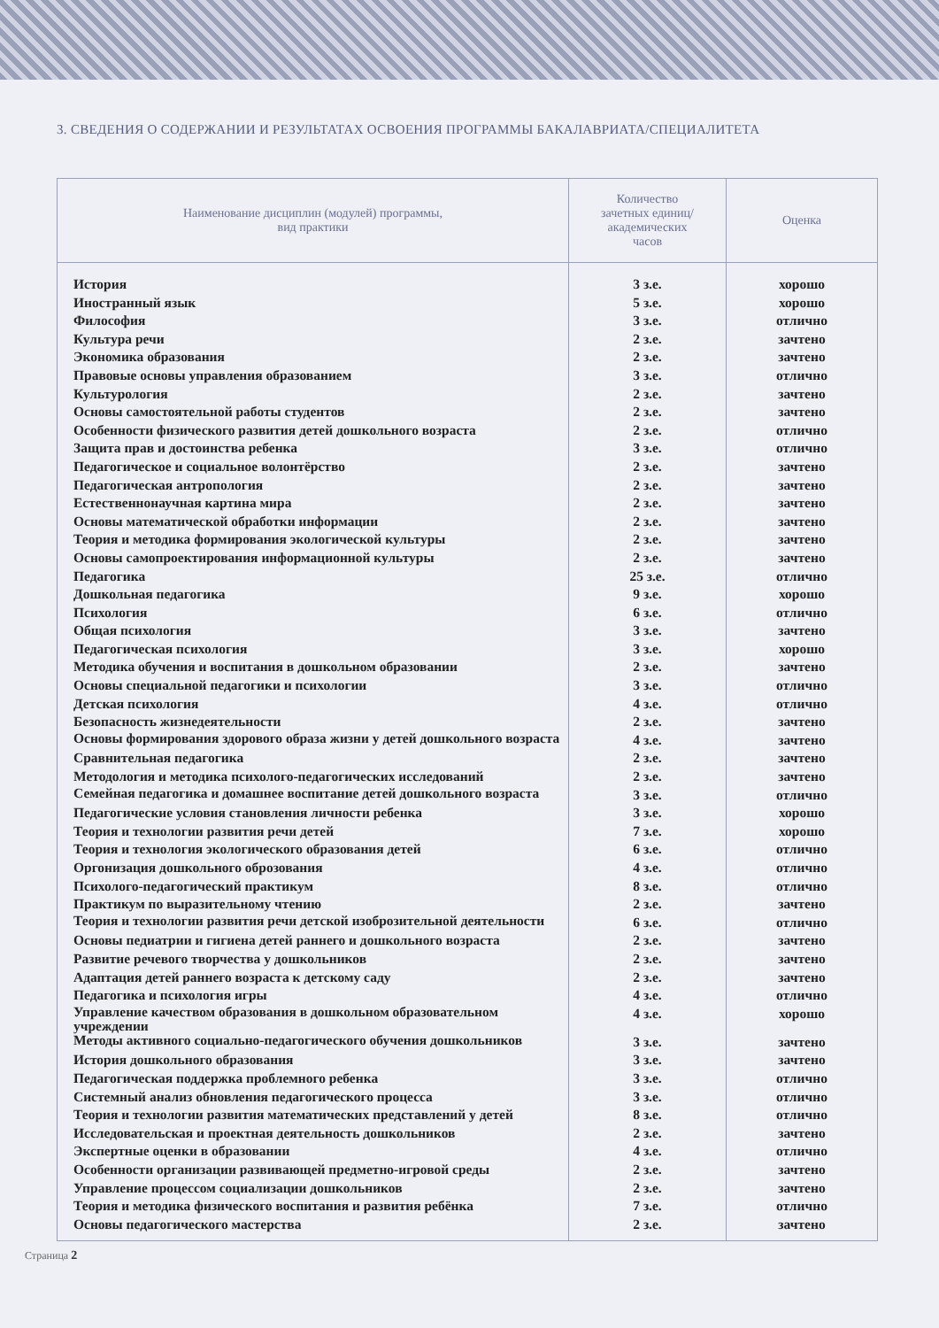3. СВЕДЕНИЯ О СОДЕРЖАНИИ И РЕЗУЛЬТАТАХ ОСВОЕНИЯ ПРОГРАММЫ БАКАЛАВРИАТА/СПЕЦИАЛИТЕТА
| Наименование дисциплин (модулей) программы, вид практики | Количество зачетных единиц/ академических часов | Оценка |
| --- | --- | --- |
| История | 3 з.е. | хорошо |
| Иностранный язык | 5 з.е. | хорошо |
| Философия | 3 з.е. | отлично |
| Культура речи | 2 з.е. | зачтено |
| Экономика образования | 2 з.е. | зачтено |
| Правовые основы управления образованием | 3 з.е. | отлично |
| Культурология | 2 з.е. | зачтено |
| Основы самостоятельной работы студентов | 2 з.е. | зачтено |
| Особенности физического развития детей дошкольного возраста | 2 з.е. | отлично |
| Защита прав и достоинства ребенка | 3 з.е. | отлично |
| Педагогическое и социальное волонтёрство | 2 з.е. | зачтено |
| Педагогическая антропология | 2 з.е. | зачтено |
| Естественнонаучная картина мира | 2 з.е. | зачтено |
| Основы математической обработки информации | 2 з.е. | зачтено |
| Теория и методика формирования экологической культуры | 2 з.е. | зачтено |
| Основы самопроектирования информационной культуры | 2 з.е. | зачтено |
| Педагогика | 25 з.е. | отлично |
| Дошкольная педагогика | 9 з.е. | хорошо |
| Психология | 6 з.е. | отлично |
| Общая психология | 3 з.е. | зачтено |
| Педагогическая психология | 3 з.е. | хорошо |
| Методика обучения и воспитания в дошкольном образовании | 2 з.е. | зачтено |
| Основы специальной педагогики и психологии | 3 з.е. | отлично |
| Детская психология | 4 з.е. | отлично |
| Безопасность жизнедеятельности | 2 з.е. | зачтено |
| Основы формирования здорового образа жизни у детей дошкольного возраста | 4 з.е. | зачтено |
| Сравнительная педагогика | 2 з.е. | зачтено |
| Методология и методика психолого-педагогических исследований | 2 з.е. | зачтено |
| Семейная педагогика и домашнее воспитание детей дошкольного возраста | 3 з.е. | отлично |
| Педагогические условия становления личности ребенка | 3 з.е. | хорошо |
| Теория и технологии развития речи детей | 7 з.е. | хорошо |
| Теория и технология экологического образования детей | 6 з.е. | отлично |
| Оргонизация дошкольного оброзования | 4 з.е. | отлично |
| Психолого-педагогический практикум | 8 з.е. | отлично |
| Практикум по выразительному чтению | 2 з.е. | зачтено |
| Теория и технологии развития речи детской изоброзительной деятельности | 6 з.е. | отлично |
| Основы педиатрии и гигиена детей раннего и дошкольного возраста | 2 з.е. | зачтено |
| Развитие речевого творчества у дошкольников | 2 з.е. | зачтено |
| Адаптация детей раннего возраста к детскому саду | 2 з.е. | зачтено |
| Педагогика и психология игры | 4 з.е. | отлично |
| Управление качеством образования в дошкольном образовательном учреждении | 4 з.е. | хорошо |
| Методы активного социально-педагогического обучения дошкольников | 3 з.е. | зачтено |
| История дошкольного образования | 3 з.е. | зачтено |
| Педагогическая поддержка проблемного ребенка | 3 з.е. | отлично |
| Системный анализ обновления педагогического процесса | 3 з.е. | отлично |
| Теория и технологии развития математических представлений у детей | 8 з.е. | отлично |
| Исследовательская и проектная деятельность дошкольников | 2 з.е. | зачтено |
| Экспертные оценки в образовании | 4 з.е. | отлично |
| Особенности организации развивающей предметно-игровой среды | 2 з.е. | зачтено |
| Управление процессом социализации дошкольников | 2 з.е. | зачтено |
| Теория и методика физического воспитания и развития ребёнка | 7 з.е. | отлично |
| Основы педагогического мастерства | 2 з.е. | зачтено |
Страница 2